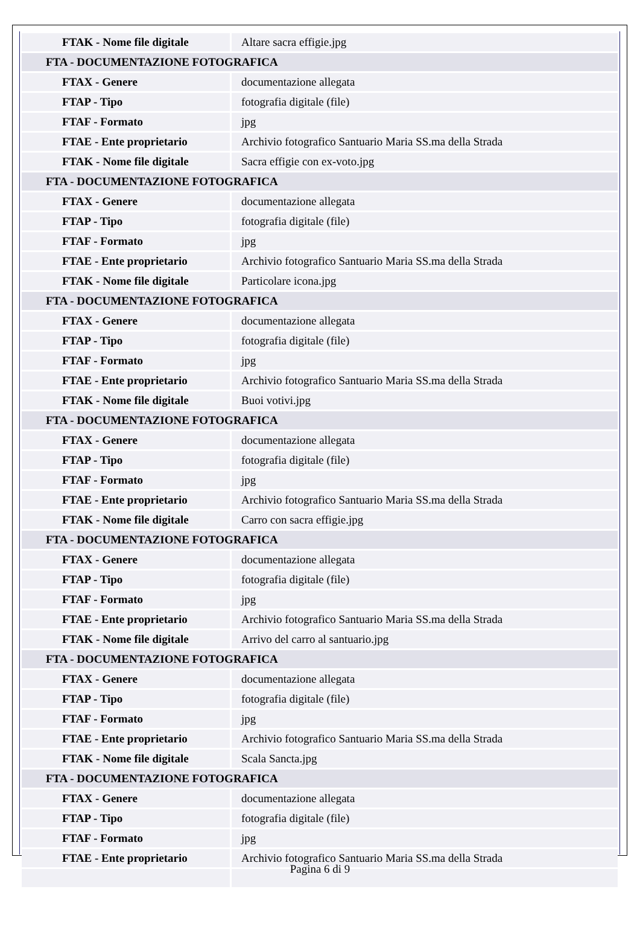| FTAK - Nome file digitale | Altare sacra effigie.jpg |
| FTA - DOCUMENTAZIONE FOTOGRAFICA | |
| FTAX - Genere | documentazione allegata |
| FTAP - Tipo | fotografia digitale (file) |
| FTAF - Formato | jpg |
| FTAE - Ente proprietario | Archivio fotografico Santuario Maria SS.ma della Strada |
| FTAK - Nome file digitale | Sacra effigie con ex-voto.jpg |
| FTA - DOCUMENTAZIONE FOTOGRAFICA | |
| FTAX - Genere | documentazione allegata |
| FTAP - Tipo | fotografia digitale (file) |
| FTAF - Formato | jpg |
| FTAE - Ente proprietario | Archivio fotografico Santuario Maria SS.ma della Strada |
| FTAK - Nome file digitale | Particolare icona.jpg |
| FTA - DOCUMENTAZIONE FOTOGRAFICA | |
| FTAX - Genere | documentazione allegata |
| FTAP - Tipo | fotografia digitale (file) |
| FTAF - Formato | jpg |
| FTAE - Ente proprietario | Archivio fotografico Santuario Maria SS.ma della Strada |
| FTAK - Nome file digitale | Buoi votivi.jpg |
| FTA - DOCUMENTAZIONE FOTOGRAFICA | |
| FTAX - Genere | documentazione allegata |
| FTAP - Tipo | fotografia digitale (file) |
| FTAF - Formato | jpg |
| FTAE - Ente proprietario | Archivio fotografico Santuario Maria SS.ma della Strada |
| FTAK - Nome file digitale | Carro con sacra effigie.jpg |
| FTA - DOCUMENTAZIONE FOTOGRAFICA | |
| FTAX - Genere | documentazione allegata |
| FTAP - Tipo | fotografia digitale (file) |
| FTAF - Formato | jpg |
| FTAE - Ente proprietario | Archivio fotografico Santuario Maria SS.ma della Strada |
| FTAK - Nome file digitale | Arrivo del carro al santuario.jpg |
| FTA - DOCUMENTAZIONE FOTOGRAFICA | |
| FTAX - Genere | documentazione allegata |
| FTAP - Tipo | fotografia digitale (file) |
| FTAF - Formato | jpg |
| FTAE - Ente proprietario | Archivio fotografico Santuario Maria SS.ma della Strada |
| FTAK - Nome file digitale | Scala Sancta.jpg |
| FTA - DOCUMENTAZIONE FOTOGRAFICA | |
| FTAX - Genere | documentazione allegata |
| FTAP - Tipo | fotografia digitale (file) |
| FTAF - Formato | jpg |
| FTAE - Ente proprietario | Archivio fotografico Santuario Maria SS.ma della Strada |
Pagina 6 di 9